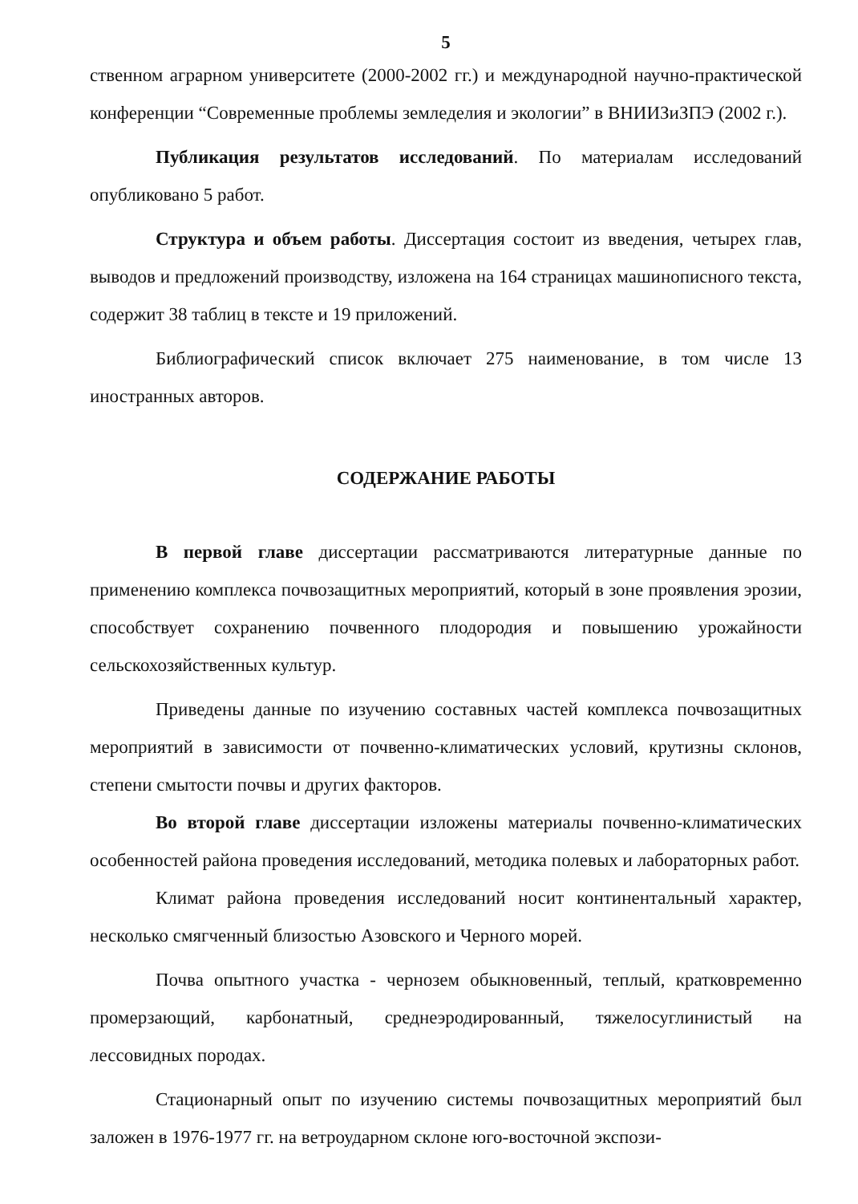5
ственном аграрном университете (2000-2002 гг.) и международной научно-практической конференции “Современные проблемы земледелия и экологии” в ВНИИЗиЗПЭ (2002 г.).
Публикация результатов исследований. По материалам исследований опубликовано 5 работ.
Структура и объем работы. Диссертация состоит из введения, четырех глав, выводов и предложений производству, изложена на 164 страницах машинописного текста, содержит 38 таблиц в тексте и 19 приложений.
Библиографический список включает 275 наименование, в том числе 13 иностранных авторов.
СОДЕРЖАНИЕ РАБОТЫ
В первой главе диссертации рассматриваются литературные данные по применению комплекса почвозащитных мероприятий, который в зоне проявления эрозии, способствует сохранению почвенного плодородия и повышению урожайности сельскохозяйственных культур.
Приведены данные по изучению составных частей комплекса почвозащитных мероприятий в зависимости от почвенно-климатических условий, крутизны склонов, степени смытости почвы и других факторов.
Во второй главе диссертации изложены материалы почвенно-климатических особенностей района проведения исследований, методика полевых и лабораторных работ.
Климат района проведения исследований носит континентальный характер, несколько смягченный близостью Азовского и Черного морей.
Почва опытного участка - чернозем обыкновенный, теплый, кратковременно промерзающий, карбонатный, среднеэродированный, тяжелосуглинистый на лессовидных породах.
Стационарный опыт по изучению системы почвозащитных мероприятий был заложен в 1976-1977 гг. на ветроударном склоне юго-восточной экспози-